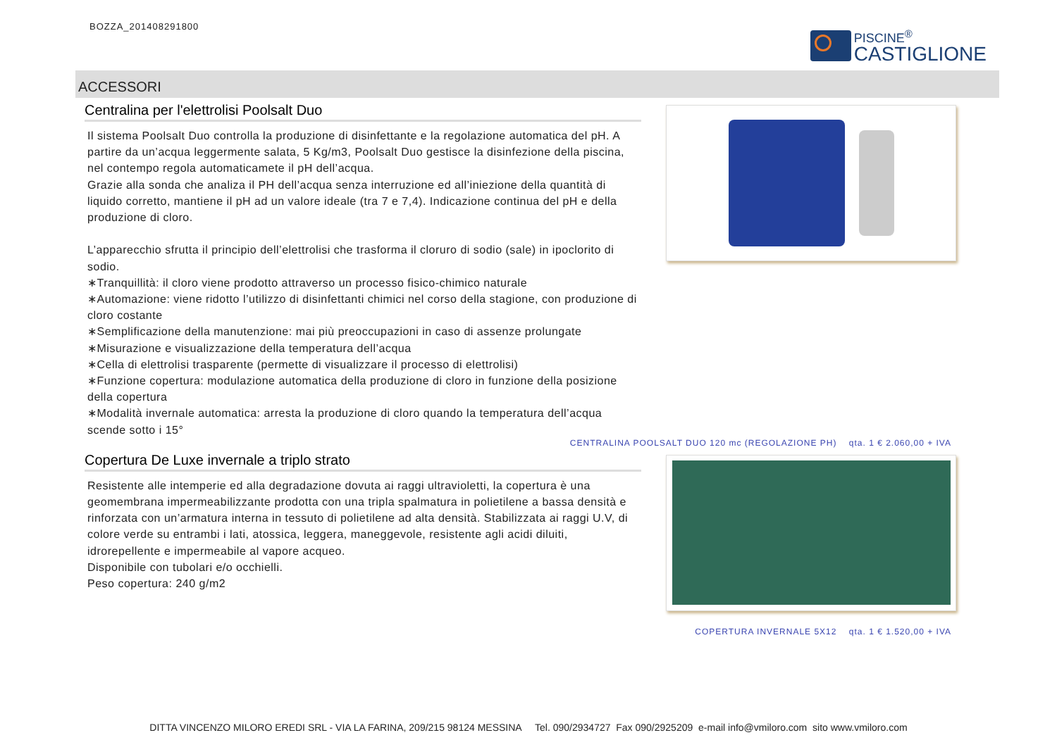BOZZA_201408291800
PISCINE<sup>®</sup>
CASTIGLIONE
ACCESSORI
Centralina per l'elettrolisi Poolsalt Duo
Il sistema Poolsalt Duo controlla la produzione di disinfettante e la regolazione automatica del pH. A partire da un’acqua leggermente salata, 5 Kg/m3, Poolsalt Duo gestisce la disinfezione della piscina, nel contempo regola automaticamete il pH dell’acqua.
Grazie alla sonda che analiza il PH dell’acqua senza interruzione ed all’iniezione della quantità di liquido corretto, mantiene il pH ad un valore ideale (tra 7 e 7,4). Indicazione continua del pH e della produzione di cloro.
L’apparecchio sfrutta il principio dell’elettrolisi che trasforma il cloruro di sodio (sale) in ipoclorito di sodio.
∗Tranquillità: il cloro viene prodotto attraverso un processo fisico-chimico naturale
∗Automazione: viene ridotto l’utilizzo di disinfettanti chimici nel corso della stagione, con produzione di cloro costante
∗Semplificazione della manutenzione: mai più preoccupazioni in caso di assenze prolungate
∗Misurazione e visualizzazione della temperatura dell’acqua
∗Cella di elettrolisi trasparente (permette di visualizzare il processo di elettrolisi)
∗Funzione copertura: modulazione automatica della produzione di cloro in funzione della posizione della copertura
∗Modalità invernale automatica: arresta la produzione di cloro quando la temperatura dell’acqua scende sotto i 15°
CENTRALINA POOLSALT DUO 120 mc (REGOLAZIONE PH) qta. 1 € 2.060,00 + IVA
Copertura De Luxe invernale a triplo strato
Resistente alle intemperie ed alla degradazione dovuta ai raggi ultravioletti, la copertura è una geomembrana impermeabilizzante prodotta con una tripla spalmatura in polietilene a bassa densità e rinforzata con un’armatura interna in tessuto di polietilene ad alta densità. Stabilizzata ai raggi U.V, di colore verde su entrambi i lati, atossica, leggera, maneggevole, resistente agli acidi diluiti, idrorepellente e impermeabile al vapore acqueo.
Disponibile con tubolari e/o occhielli.
Peso copertura: 240 g/m2
COPERTURA INVERNALE 5X12 qta. 1 € 1.520,00 + IVA
DITTA VINCENZO MILORO EREDI SRL - VIA LA FARINA, 209/215 98124 MESSINA Tel. 090/2934727 Fax 090/2925209 e-mail info@vmiloro.com sito www.vmiloro.com